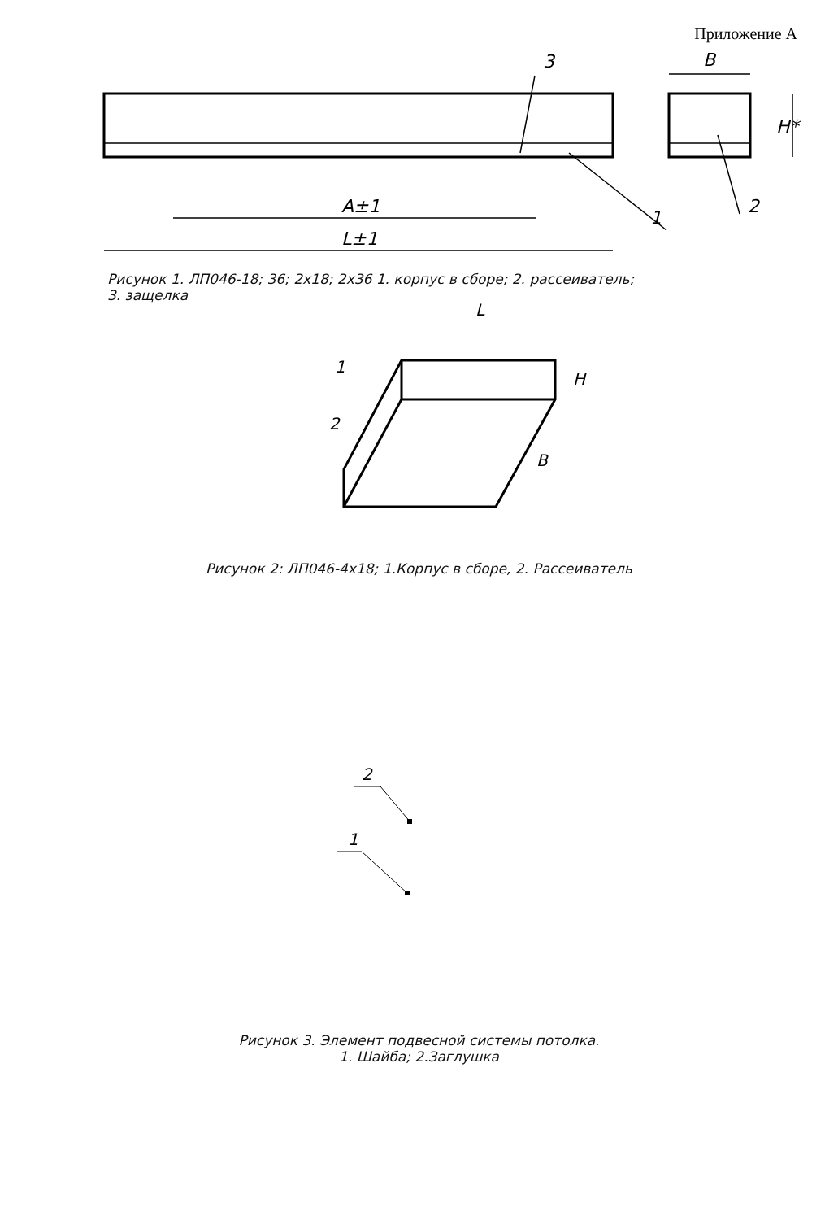Приложение А
A±1
L±1
B
H*
3
1
2
Рисунок 1. ЛП046-18; 36; 2х18; 2х36 1. корпус в сборе; 2. рассеиватель;
3. защелка
L
H
B
1
2
Рисунок 2: ЛП046-4х18; 1.Корпус в сборе, 2. Рассеиватель
2
1
Рисунок 3. Элемент подвесной системы потолка.
1. Шайба; 2.Заглушка